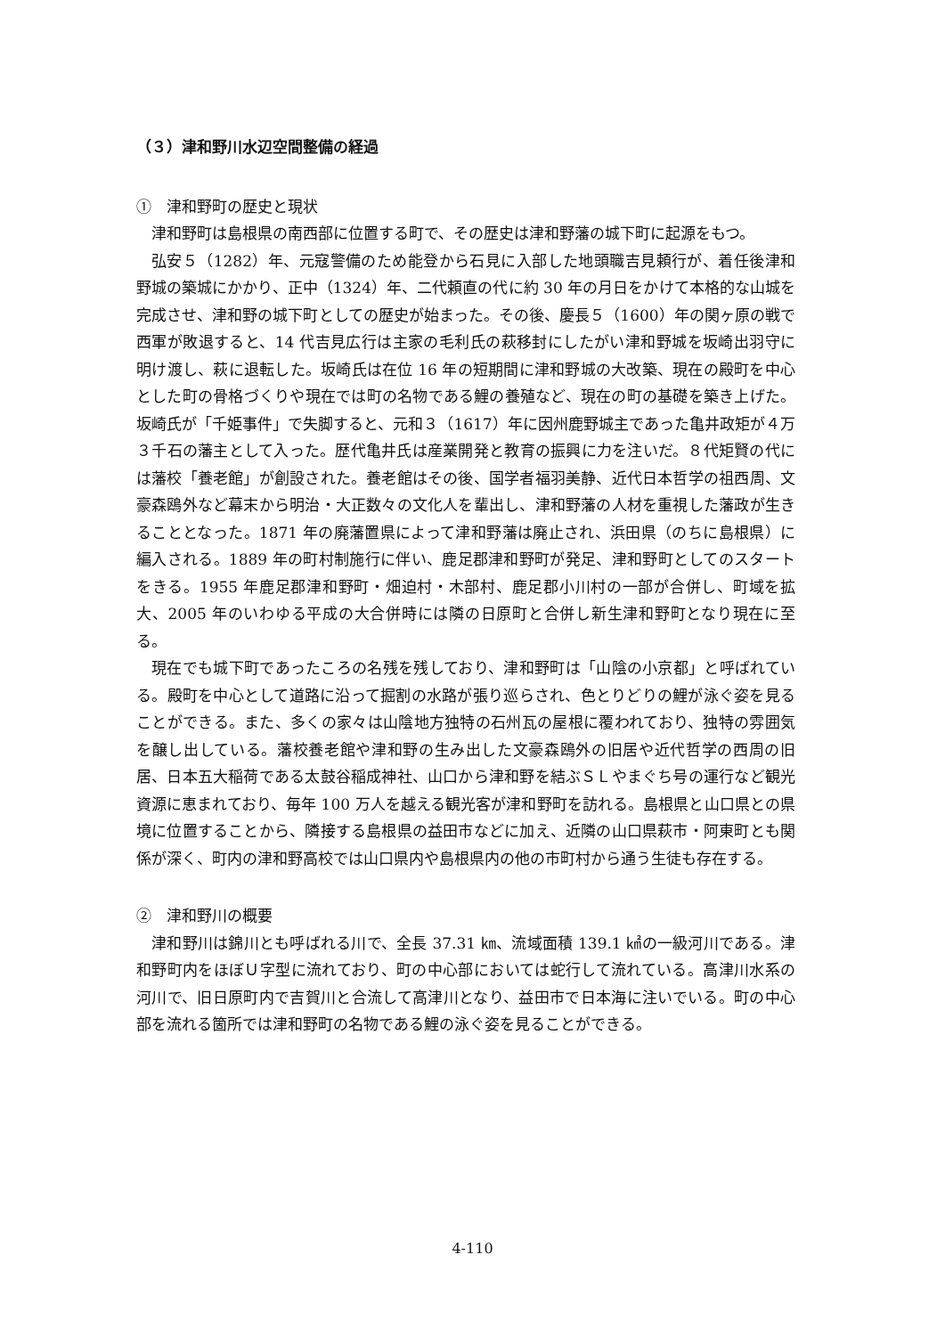（３）津和野川水辺空間整備の経過
①　津和野町の歴史と現状
津和野町は島根県の南西部に位置する町で、その歴史は津和野藩の城下町に起源をもつ。
弘安５（1282）年、元寇警備のため能登から石見に入部した地頭職吉見頼行が、着任後津和野城の築城にかかり、正中（1324）年、二代頼直の代に約 30 年の月日をかけて本格的な山城を完成させ、津和野の城下町としての歴史が始まった。その後、慶長５（1600）年の関ヶ原の戦で西軍が敗退すると、14 代吉見広行は主家の毛利氏の萩移封にしたがい津和野城を坂崎出羽守に明け渡し、萩に退転した。坂崎氏は在位 16 年の短期間に津和野城の大改築、現在の殿町を中心とした町の骨格づくりや現在では町の名物である鯉の養殖など、現在の町の基礎を築き上げた。坂崎氏が「千姫事件」で失脚すると、元和３（1617）年に因州鹿野城主であった亀井政矩が４万３千石の藩主として入った。歴代亀井氏は産業開発と教育の振興に力を注いだ。８代矩賢の代には藩校「養老館」が創設された。養老館はその後、国学者福羽美静、近代日本哲学の祖西周、文豪森鴎外など幕末から明治・大正数々の文化人を輩出し、津和野藩の人材を重視した藩政が生きることとなった。1871 年の廃藩置県によって津和野藩は廃止され、浜田県（のちに島根県）に編入される。1889 年の町村制施行に伴い、鹿足郡津和野町が発足、津和野町としてのスタートをきる。1955 年鹿足郡津和野町・畑迫村・木部村、鹿足郡小川村の一部が合併し、町域を拡大、2005 年のいわゆる平成の大合併時には隣の日原町と合併し新生津和野町となり現在に至る。
現在でも城下町であったころの名残を残しており、津和野町は「山陰の小京都」と呼ばれている。殿町を中心として道路に沿って掘割の水路が張り巡らされ、色とりどりの鯉が泳ぐ姿を見ることができる。また、多くの家々は山陰地方独特の石州瓦の屋根に覆われており、独特の雰囲気を醸し出している。藩校養老館や津和野の生み出した文豪森鴎外の旧居や近代哲学の西周の旧居、日本五大稲荷である太鼓谷稲成神社、山口から津和野を結ぶＳＬやまぐち号の運行など観光資源に恵まれており、毎年 100 万人を越える観光客が津和野町を訪れる。島根県と山口県との県境に位置することから、隣接する島根県の益田市などに加え、近隣の山口県萩市・阿東町とも関係が深く、町内の津和野高校では山口県内や島根県内の他の市町村から通う生徒も存在する。
②　津和野川の概要
津和野川は錦川とも呼ばれる川で、全長 37.31 ㎞、流域面積 139.1 ㎢の一級河川である。津和野町内をほぼＵ字型に流れており、町の中心部においては蛇行して流れている。高津川水系の河川で、旧日原町内で吉賀川と合流して高津川となり、益田市で日本海に注いでいる。町の中心部を流れる箇所では津和野町の名物である鯉の泳ぐ姿を見ることができる。
4-110